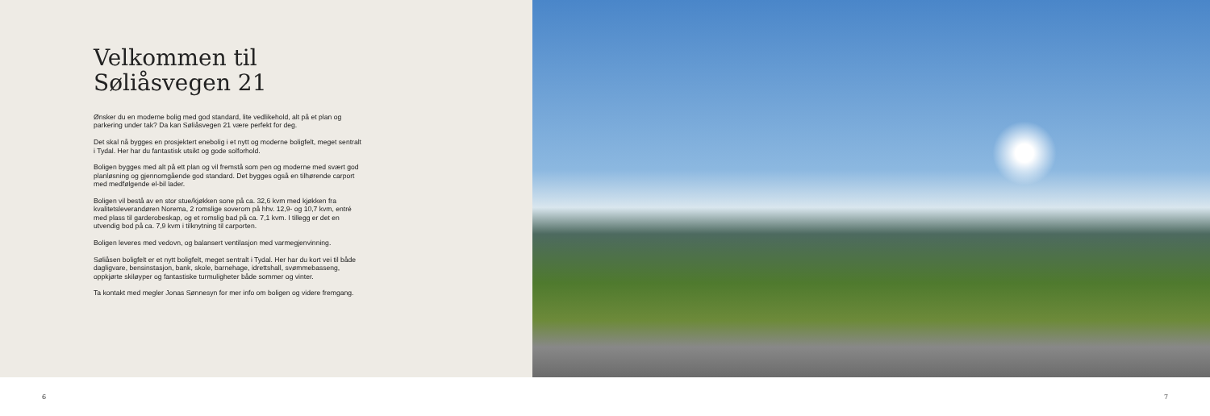Velkommen til
Søliåsvegen 21
Ønsker du en moderne bolig med god standard, lite vedlikehold, alt på et plan og parkering under tak? Da kan Søliåsvegen 21 være perfekt for deg.
Det skal nå bygges en prosjektert enebolig i et nytt og moderne boligfelt, meget sentralt i Tydal. Her har du fantastisk utsikt og gode solforhold.
Boligen bygges med alt på ett plan og vil fremstå som pen og moderne med svært god planløsning og gjennomgående god standard. Det bygges også en tilhørende carport med medfølgende el-bil lader.
Boligen vil bestå av en stor stue/kjøkken sone på ca. 32,6 kvm med kjøkken fra kvalitetsleverandøren Norema, 2 romslige soverom på hhv. 12,9- og 10,7 kvm, entré med plass til garderobeskap, og et romslig bad på ca. 7,1 kvm. I tillegg er det en utvendig bod på ca. 7,9 kvm i tilknytning til carporten.
Boligen leveres med vedovn, og balansert ventilasjon med varmegjenvinning.
Søliåsen boligfelt er et nytt boligfelt, meget sentralt i Tydal. Her har du kort vei til både dagligvare, bensinstasjon, bank, skole, barnehage, idrettshall, svømmebasseng, oppkjørte skiløyper og fantastiske turmuligheter både sommer og vinter.
Ta kontakt med megler Jonas Sønnesyn for mer info om boligen og videre fremgang.
6 7